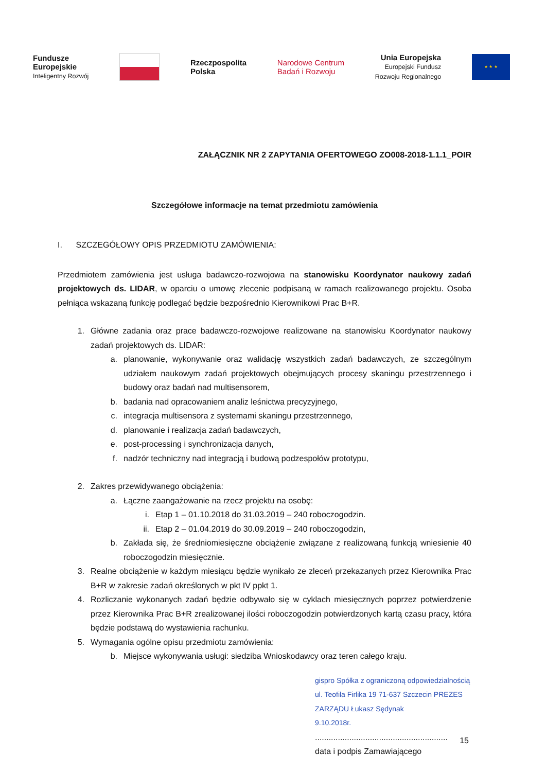Fundusze
Europejskie
Inteligentny Rozwój
Rzeczpospolita
Polska
Narodowe Centrum
Badań i Rozwoju
Unia Europejska
Europejski Fundusz
Rozwoju Regionalnego
★ ★ ★
ZAŁĄCZNIK NR 2 ZAPYTANIA OFERTOWEGO ZO008-2018-1.1.1_POIR
Szczegółowe informacje na temat przedmiotu zamówienia
I. SZCZEGÓŁOWY OPIS PRZEDMIOTU ZAMÓWIENIA:
Przedmiotem zamówienia jest usługa badawczo-rozwojowa na stanowisku Koordynator naukowy zadań projektowych ds. LIDAR, w oparciu o umowę zlecenie podpisaną w ramach realizowanego projektu. Osoba pełniąca wskazaną funkcję podlegać będzie bezpośrednio Kierownikowi Prac B+R.
1. Główne zadania oraz prace badawczo-rozwojowe realizowane na stanowisku Koordynator naukowy zadań projektowych ds. LIDAR:
a. planowanie, wykonywanie oraz walidację wszystkich zadań badawczych, ze szczególnym udziałem naukowym zadań projektowych obejmujących procesy skaningu przestrzennego i budowy oraz badań nad multisensorem,
b. badania nad opracowaniem analiz leśnictwa precyzyjnego,
c. integracja multisensora z systemami skaningu przestrzennego,
d. planowanie i realizacja zadań badawczych,
e. post-processing i synchronizacja danych,
f. nadzór techniczny nad integracją i budową podzespołów prototypu,
2. Zakres przewidywanego obciążenia:
a. Łączne zaangażowanie na rzecz projektu na osobę:
i. Etap 1 – 01.10.2018 do 31.03.2019 – 240 roboczogodzin.
ii. Etap 2 – 01.04.2019 do 30.09.2019 – 240 roboczogodzin,
b. Zakłada się, że średniomiesięczne obciążenie związane z realizowaną funkcją wniesienie 40 roboczogodzin miesięcznie.
3. Realne obciążenie w każdym miesiącu będzie wynikało ze zleceń przekazanych przez Kierownika Prac B+R w zakresie zadań określonych w pkt IV ppkt 1.
4. Rozliczanie wykonanych zadań będzie odbywało się w cyklach miesięcznych poprzez potwierdzenie przez Kierownika Prac B+R zrealizowanej ilości roboczogodzin potwierdzonych kartą czasu pracy, która będzie podstawą do wystawienia rachunku.
5. Wymagania ogólne opisu przedmiotu zamówienia:
b. Miejsce wykonywania usługi: siedziba Wnioskodawcy oraz teren całego kraju.
gispro Spółka z ograniczoną odpowiedzialnością ul. Teofila Firlika 19 71-637 Szczecin PREZES ZARZĄDU Łukasz Sędynak
9.10.2018r.
..........................................................
data i podpis Zamawiającego
15